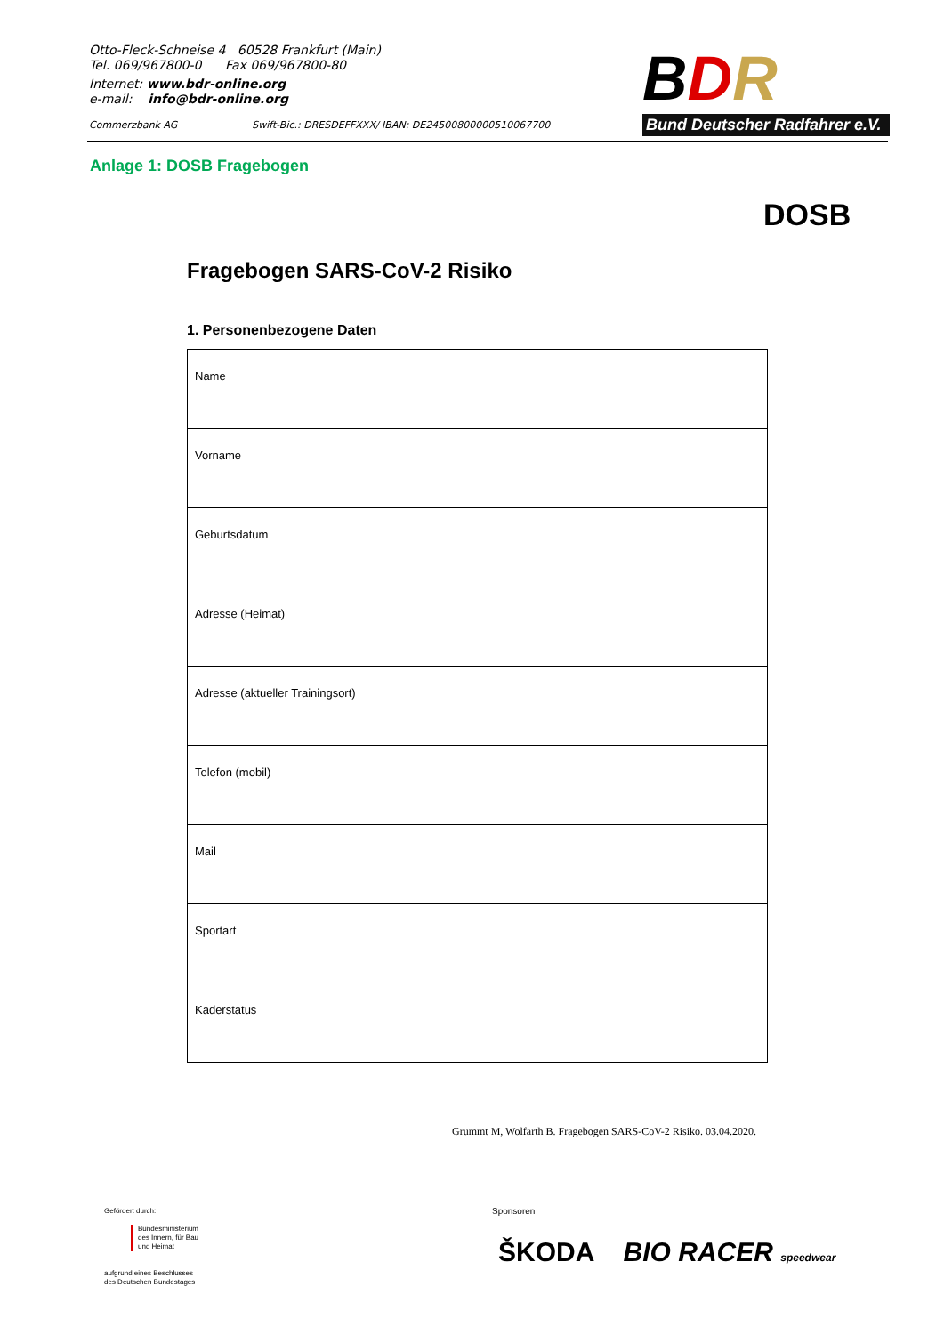Otto-Fleck-Schneise 4 60528 Frankfurt (Main)
Tel. 069/967800-0 Fax 069/967800-80
Internet: www.bdr-online.org
e-mail: info@bdr-online.org
Commerzbank AG Swift-Bic.: DRESDEFFXXX/ IBAN: DE24500800000510067700
BDR
Bund Deutscher Radfahrer e.V.
Anlage 1: DOSB Fragebogen
DOSB
Fragebogen SARS-CoV-2 Risiko
1. Personenbezogene Daten
| Name |
| Vorname |
| Geburtsdatum |
| Adresse (Heimat) |
| Adresse (aktueller Trainingsort) |
| Telefon (mobil) |
| Mail |
| Sportart |
| Kaderstatus |
Grummt M, Wolfarth B. Fragebogen SARS-CoV-2 Risiko. 03.04.2020.
Gefördert durch:
Bundesministerium
des Innern, für Bau
und Heimat
aufgrund eines Beschlusses
des Deutschen Bundestages
Sponsoren
ŠKODA BIO RACER speedwear